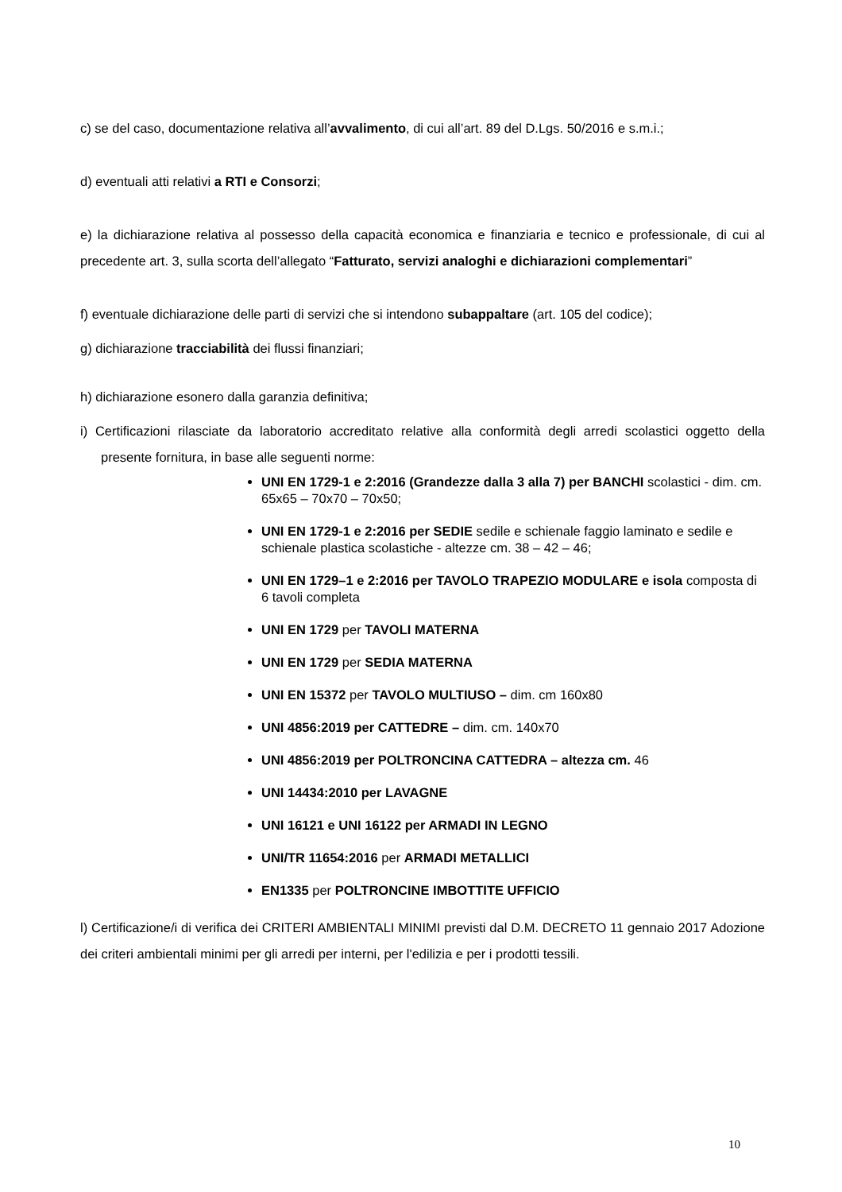c) se del caso, documentazione relativa all’avvalimento, di cui all’art. 89 del D.Lgs. 50/2016 e s.m.i.;
d) eventuali atti relativi a RTI e Consorzi;
e) la dichiarazione relativa al possesso della capacità economica e finanziaria e tecnico e professionale, di cui al precedente art. 3, sulla scorta dell’allegato “Fatturato, servizi analoghi e dichiarazioni complementari”
f) eventuale dichiarazione delle parti di servizi che si intendono subappaltare (art. 105 del codice);
g) dichiarazione tracciabilità dei flussi finanziari;
h) dichiarazione esonero dalla garanzia definitiva;
i) Certificazioni rilasciate da laboratorio accreditato relative alla conformità degli arredi scolastici oggetto della presente fornitura, in base alle seguenti norme:
UNI EN 1729-1 e 2:2016 (Grandezze dalla 3 alla 7) per BANCHI scolastici - dim. cm. 65x65 – 70x70 – 70x50;
UNI EN 1729-1 e 2:2016 per SEDIE sedile e schienale faggio laminato e sedile e schienale plastica scolastiche - altezze cm. 38 – 42 – 46;
UNI EN 1729–1 e 2:2016 per TAVOLO TRAPEZIO MODULARE e isola composta di 6 tavoli completa
UNI EN 1729 per TAVOLI MATERNA
UNI EN 1729 per SEDIA MATERNA
UNI EN 15372 per TAVOLO MULTIUSO – dim. cm 160x80
UNI 4856:2019 per CATTEDRE – dim. cm. 140x70
UNI 4856:2019 per POLTRONCINA CATTEDRA – altezza cm. 46
UNI 14434:2010 per LAVAGNE
UNI 16121 e UNI 16122 per ARMADI IN LEGNO
UNI/TR 11654:2016 per ARMADI METALLICI
EN1335 per POLTRONCINE IMBOTTITE UFFICIO
l) Certificazione/i di verifica dei CRITERI AMBIENTALI MINIMI previsti dal D.M. DECRETO 11 gennaio 2017 Adozione dei criteri ambientali minimi per gli arredi per interni, per l'edilizia e per i prodotti tessili.
10